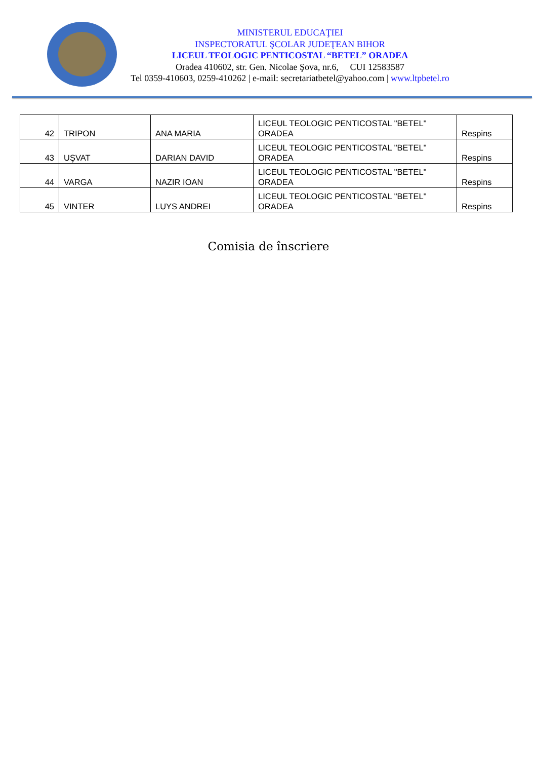MINISTERUL EDUCAŢIEI
INSPECTORATUL ŞCOLAR JUDEŢEAN BIHOR
LICEUL TEOLOGIC PENTICOSTAL “BETEL” ORADEA
Oradea 410602, str. Gen. Nicolae Şova, nr.6, CUI 12583587
Tel 0359-410603, 0259-410262 | e-mail: secretariatbetel@yahoo.com | www.ltpbetel.ro
| 42 | TRIPON | ANA MARIA | LICEUL TEOLOGIC PENTICOSTAL "BETEL" ORADEA | Respins |
| 43 | UŞVAT | DARIAN DAVID | LICEUL TEOLOGIC PENTICOSTAL "BETEL" ORADEA | Respins |
| 44 | VARGA | NAZIR IOAN | LICEUL TEOLOGIC PENTICOSTAL "BETEL" ORADEA | Respins |
| 45 | VINTER | LUYS ANDREI | LICEUL TEOLOGIC PENTICOSTAL "BETEL" ORADEA | Respins |
Comisia de înscriere